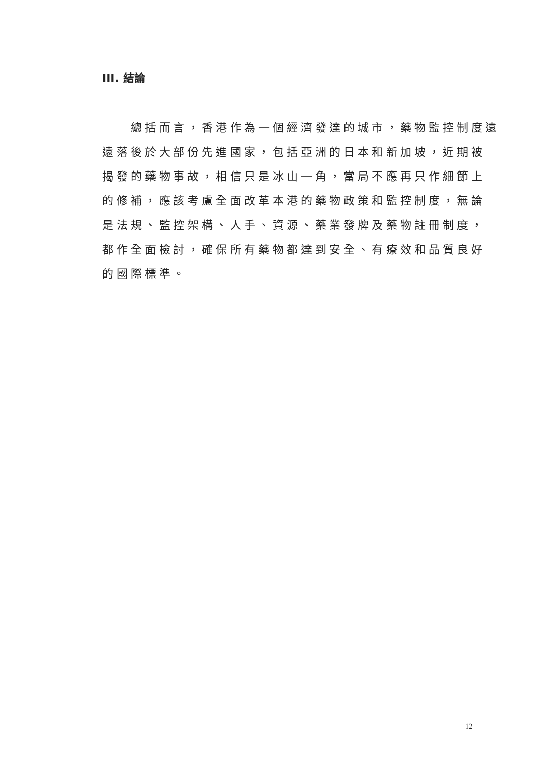III. 結論
　　總括而言，香港作為一個經濟發達的城市，藥物監控制度遠
遠落後於大部份先進國家，包括亞洲的日本和新加坡，近期被
揭發的藥物事故，相信只是冰山一角，當局不應再只作細節上
的修補，應該考慮全面改革本港的藥物政策和監控制度，無論
是法規、監控架構、人手、資源、藥業發牌及藥物註冊制度，
都作全面檢討，確保所有藥物都達到安全、有療效和品質良好
的國際標準。
12